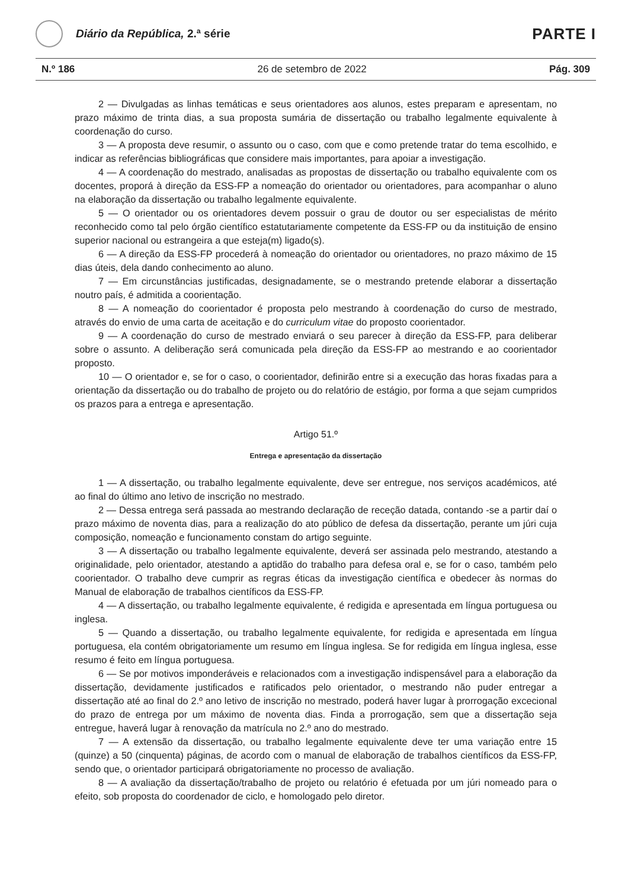Diário da República, 2.ª série
PARTE I
N.º 186 26 de setembro de 2022 Pág. 309
2 — Divulgadas as linhas temáticas e seus orientadores aos alunos, estes preparam e apresentam, no prazo máximo de trinta dias, a sua proposta sumária de dissertação ou trabalho legalmente equivalente à coordenação do curso.
3 — A proposta deve resumir, o assunto ou o caso, com que e como pretende tratar do tema escolhido, e indicar as referências bibliográficas que considere mais importantes, para apoiar a investigação.
4 — A coordenação do mestrado, analisadas as propostas de dissertação ou trabalho equivalente com os docentes, proporá à direção da ESS-FP a nomeação do orientador ou orientadores, para acompanhar o aluno na elaboração da dissertação ou trabalho legalmente equivalente.
5 — O orientador ou os orientadores devem possuir o grau de doutor ou ser especialistas de mérito reconhecido como tal pelo órgão científico estatutariamente competente da ESS-FP ou da instituição de ensino superior nacional ou estrangeira a que esteja(m) ligado(s).
6 — A direção da ESS-FP procederá à nomeação do orientador ou orientadores, no prazo máximo de 15 dias úteis, dela dando conhecimento ao aluno.
7 — Em circunstâncias justificadas, designadamente, se o mestrando pretende elaborar a dissertação noutro país, é admitida a coorientação.
8 — A nomeação do coorientador é proposta pelo mestrando à coordenação do curso de mestrado, através do envio de uma carta de aceitação e do curriculum vitae do proposto coorientador.
9 — A coordenação do curso de mestrado enviará o seu parecer à direção da ESS-FP, para deliberar sobre o assunto. A deliberação será comunicada pela direção da ESS-FP ao mestrando e ao coorientador proposto.
10 — O orientador e, se for o caso, o coorientador, definirão entre si a execução das horas fixadas para a orientação da dissertação ou do trabalho de projeto ou do relatório de estágio, por forma a que sejam cumpridos os prazos para a entrega e apresentação.
Artigo 51.º
Entrega e apresentação da dissertação
1 — A dissertação, ou trabalho legalmente equivalente, deve ser entregue, nos serviços académicos, até ao final do último ano letivo de inscrição no mestrado.
2 — Dessa entrega será passada ao mestrando declaração de receção datada, contando -se a partir daí o prazo máximo de noventa dias, para a realização do ato público de defesa da dissertação, perante um júri cuja composição, nomeação e funcionamento constam do artigo seguinte.
3 — A dissertação ou trabalho legalmente equivalente, deverá ser assinada pelo mestrando, atestando a originalidade, pelo orientador, atestando a aptidão do trabalho para defesa oral e, se for o caso, também pelo coorientador. O trabalho deve cumprir as regras éticas da investigação científica e obedecer às normas do Manual de elaboração de trabalhos científicos da ESS-FP.
4 — A dissertação, ou trabalho legalmente equivalente, é redigida e apresentada em língua portuguesa ou inglesa.
5 — Quando a dissertação, ou trabalho legalmente equivalente, for redigida e apresentada em língua portuguesa, ela contém obrigatoriamente um resumo em língua inglesa. Se for redigida em língua inglesa, esse resumo é feito em língua portuguesa.
6 — Se por motivos imponderáveis e relacionados com a investigação indispensável para a elaboração da dissertação, devidamente justificados e ratificados pelo orientador, o mestrando não puder entregar a dissertação até ao final do 2.º ano letivo de inscrição no mestrado, poderá haver lugar à prorrogação excecional do prazo de entrega por um máximo de noventa dias. Finda a prorrogação, sem que a dissertação seja entregue, haverá lugar à renovação da matrícula no 2.º ano do mestrado.
7 — A extensão da dissertação, ou trabalho legalmente equivalente deve ter uma variação entre 15 (quinze) a 50 (cinquenta) páginas, de acordo com o manual de elaboração de trabalhos científicos da ESS-FP, sendo que, o orientador participará obrigatoriamente no processo de avaliação.
8 — A avaliação da dissertação/trabalho de projeto ou relatório é efetuada por um júri nomeado para o efeito, sob proposta do coordenador de ciclo, e homologado pelo diretor.